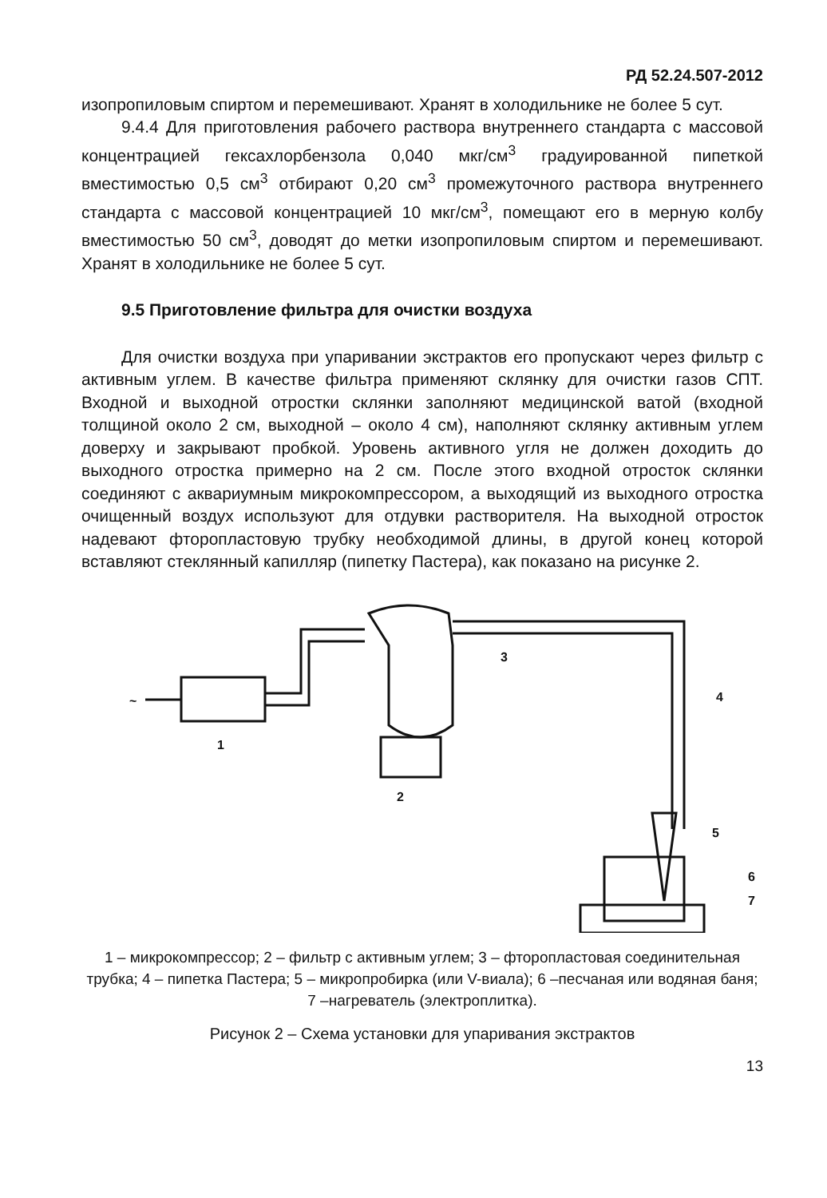РД 52.24.507-2012
изопропиловым спиртом и перемешивают. Хранят в холодильнике не более 5 сут.
9.4.4 Для приготовления рабочего раствора внутреннего стандарта с массовой концентрацией гексахлорбензола 0,040 мкг/см<sup>3</sup> градуированной пипеткой вместимостью 0,5 см<sup>3</sup> отбирают 0,20 см<sup>3</sup> промежуточного раствора внутреннего стандарта с массовой концентрацией 10 мкг/см<sup>3</sup>, помещают его в мерную колбу вместимостью 50 см<sup>3</sup>, доводят до метки изопропиловым спиртом и перемешивают. Хранят в холодильнике не более 5 сут.
9.5 Приготовление фильтра для очистки воздуха
Для очистки воздуха при упаривании экстрактов его пропускают через фильтр с активным углем. В качестве фильтра применяют склянку для очистки газов СПТ. Входной и выходной отростки склянки заполняют медицинской ватой (входной толщиной около 2 см, выходной – около 4 см), наполняют склянку активным углем доверху и закрывают пробкой. Уровень активного угля не должен доходить до выходного отростка примерно на 2 см. После этого входной отросток склянки соединяют с аквариумным микрокомпрессором, а выходящий из выходного отростка очищенный воздух используют для отдувки растворителя. На выходной отросток надевают фторопластовую трубку необходимой длины, в другой конец которой вставляют стеклянный капилляр (пипетку Пастера), как показано на рисунке 2.
1
2
3
4
5
6
7
~
1 – микрокомпрессор; 2 – фильтр с активным углем; 3 – фторопластовая соединительная трубка; 4 – пипетка Пастера; 5 – микропробирка (или V-виала); 6 –песчаная или водяная баня; 7 –нагреватель (электроплитка).
Рисунок 2 – Схема установки для упаривания экстрактов
13